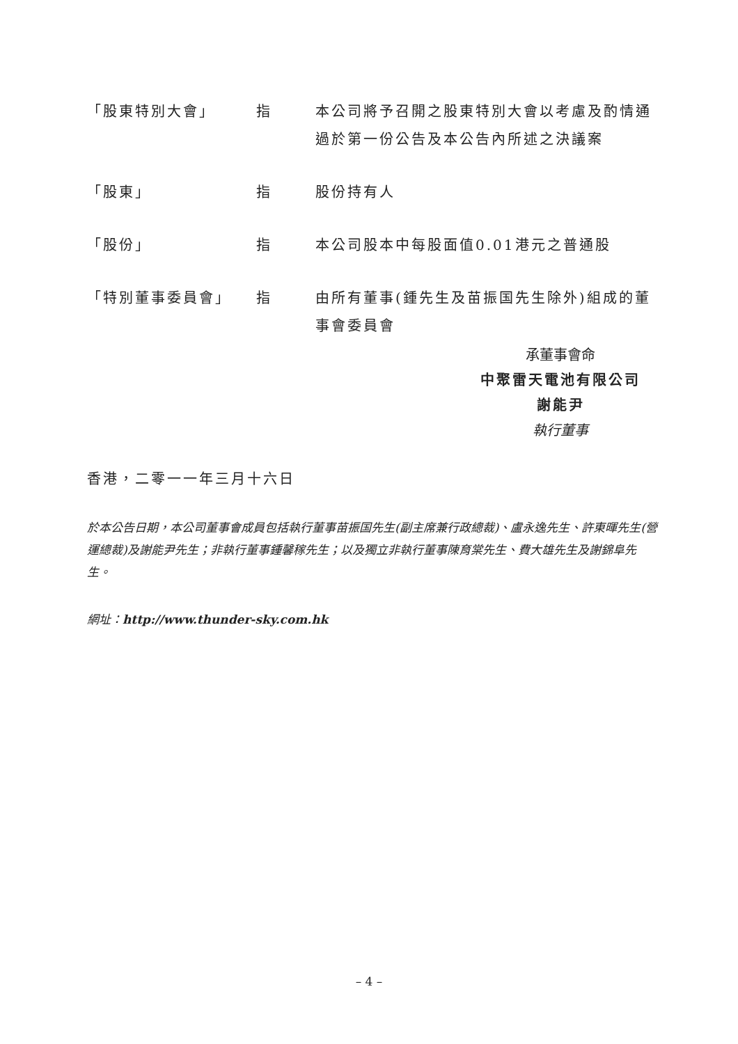「股東特別大會」 指 本公司將予召開之股東特別大會以考慮及酌情通過於第一份公告及本公告內所述之決議案
「股東」 指 股份持有人
「股份」 指 本公司股本中每股面值0.01港元之普通股
「特別董事委員會」 指 由所有董事(鍾先生及苗振国先生除外)組成的董事會委員會
承董事會命
中聚雷天電池有限公司
謝能尹
執行董事
香港，二零一一年三月十六日
於本公告日期，本公司董事會成員包括執行董事苗振国先生(副主席兼行政總裁)、盧永逸先生、許東暉先生(營運總裁)及謝能尹先生；非執行董事鍾馨稼先生；以及獨立非執行董事陳育棠先生、費大雄先生及謝錦阜先生。
網址：http://www.thunder-sky.com.hk
– 4 –